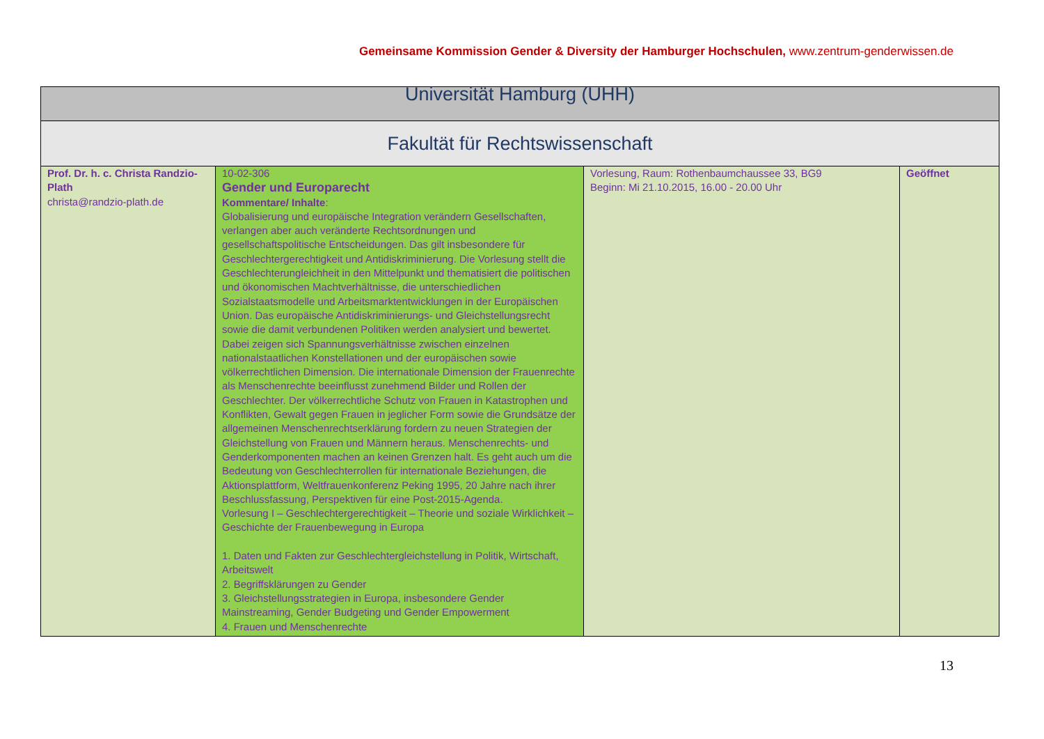Gemeinsame Kommission Gender & Diversity der Hamburger Hochschulen, www.zentrum-genderwissen.de
| Universität Hamburg (UHH) | | | |
| Fakultät für Rechtswissenschaft | | | |
| Prof. Dr. h. c. Christa Randzio-Plath christa@randzio-plath.de | 10-02-306 Gender und Europarecht Kommentare/ Inhalte : Globalisierung und europäische Integration verändern Gesellschaften, verlangen aber auch veränderte Rechtsordnungen und gesellschaftspolitische Entscheidungen. Das gilt insbesondere für Geschlechtergerechtigkeit und Antidiskriminierung. Die Vorlesung stellt die Geschlechterungleichheit in den Mittelpunkt und thematisiert die politischen und ökonomischen Machtverhältnisse, die unterschiedlichen Sozialstaatsmodelle und Arbeitsmarktentwicklungen in der Europäischen Union. Das europäische Antidiskriminierungs- und Gleichstellungsrecht sowie die damit verbundenen Politiken werden analysiert und bewertet. Dabei zeigen sich Spannungsverhältnisse zwischen einzelnen nationalstaatlichen Konstellationen und der europäischen sowie völkerrechtlichen Dimension. Die internationale Dimension der Frauenrechte als Menschenrechte beeinflusst zunehmend Bilder und Rollen der Geschlechter. Der völkerrechtliche Schutz von Frauen in Katastrophen und Konflikten, Gewalt gegen Frauen in jeglicher Form sowie die Grundsätze der allgemeinen Menschenrechtserklärung fordern zu neuen Strategien der Gleichstellung von Frauen und Männern heraus. Menschenrechts- und Genderkomponenten machen an keinen Grenzen halt. Es geht auch um die Bedeutung von Geschlechterrollen für internationale Beziehungen, die Aktionsplattform, Weltfrauenkonferenz Peking 1995, 20 Jahre nach ihrer Beschlussfassung, Perspektiven für eine Post-2015-Agenda. Vorlesung I – Geschlechtergerechtigkeit – Theorie und soziale Wirklichkeit – Geschichte der Frauenbewegung in Europa 1. Daten und Fakten zur Geschlechtergleichstellung in Politik, Wirtschaft, Arbeitswelt 2. Begriffsklärungen zu Gender 3. Gleichstellungsstrategien in Europa, insbesondere Gender Mainstreaming, Gender Budgeting und Gender Empowerment 4. Frauen und Menschenrechte | Vorlesung, Raum: Rothenbaumchaussee 33, BG9 Beginn: Mi 21.10.2015, 16.00 - 20.00 Uhr | Geöffnet |
13